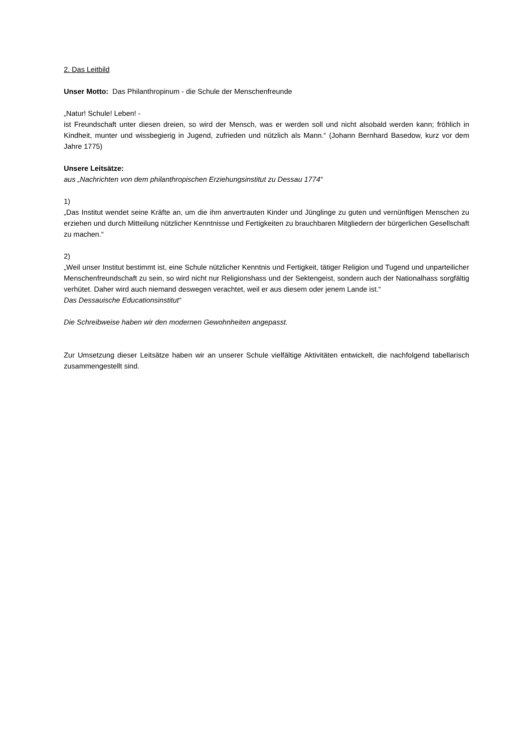2. Das Leitbild
Unser Motto: Das Philanthropinum - die Schule der Menschenfreunde
„Natur! Schule! Leben! -
ist Freundschaft unter diesen dreien, so wird der Mensch, was er werden soll und nicht alsobald werden kann; fröhlich in Kindheit, munter und wissbegierig in Jugend, zufrieden und nützlich als Mann.“ (Johann Bernhard Basedow, kurz vor dem Jahre 1775)
Unsere Leitsätze:
aus „Nachrichten von dem philanthropischen Erziehungsinstitut zu Dessau 1774“
1)
„Das Institut wendet seine Kräfte an, um die ihm anvertrauten Kinder und Jünglinge zu guten und vernünftigen Menschen zu erziehen und durch Mitteilung nützlicher Kenntnisse und Fertigkeiten zu brauchbaren Mitgliedern der bürgerlichen Gesellschaft zu machen.“
2)
„Weil unser Institut bestimmt ist, eine Schule nützlicher Kenntnis und Fertigkeit, tätiger Religion und Tugend und unparteilicher Menschenfreundschaft zu sein, so wird nicht nur Religionshass und der Sektengeist, sondern auch der Nationalhass sorgfältig verhütet. Daher wird auch niemand deswegen verachtet, weil er aus diesem oder jenem Lande ist.“
Das Dessauische Educationsinstitut“
Die Schreibweise haben wir den modernen Gewohnheiten angepasst.
Zur Umsetzung dieser Leitsätze haben wir an unserer Schule vielfältige Aktivitäten entwickelt, die nachfolgend tabellarisch zusammengestellt sind.